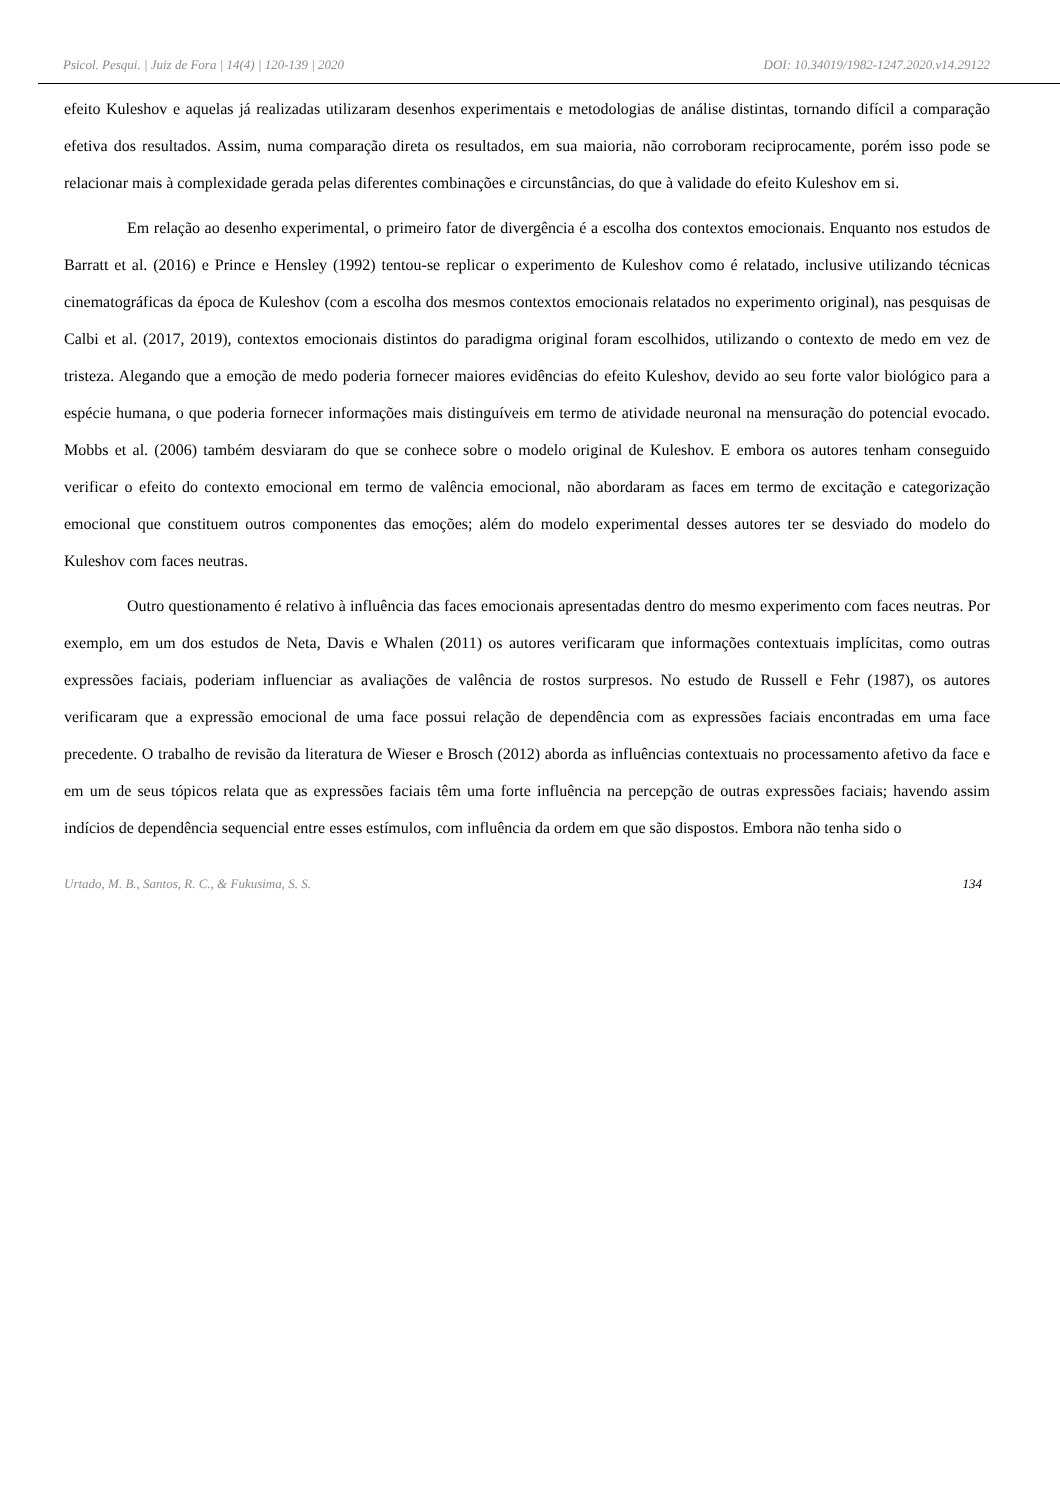Psicol. Pesqui. | Juiz de Fora | 14(4) | 120-139 | 2020 DOI: 10.34019/1982-1247.2020.v14.29122
efeito Kuleshov e aquelas já realizadas utilizaram desenhos experimentais e metodologias de análise distintas, tornando difícil a comparação efetiva dos resultados. Assim, numa comparação direta os resultados, em sua maioria, não corroboram reciprocamente, porém isso pode se relacionar mais à complexidade gerada pelas diferentes combinações e circunstâncias, do que à validade do efeito Kuleshov em si.
Em relação ao desenho experimental, o primeiro fator de divergência é a escolha dos contextos emocionais. Enquanto nos estudos de Barratt et al. (2016) e Prince e Hensley (1992) tentou-se replicar o experimento de Kuleshov como é relatado, inclusive utilizando técnicas cinematográficas da época de Kuleshov (com a escolha dos mesmos contextos emocionais relatados no experimento original), nas pesquisas de Calbi et al. (2017, 2019), contextos emocionais distintos do paradigma original foram escolhidos, utilizando o contexto de medo em vez de tristeza. Alegando que a emoção de medo poderia fornecer maiores evidências do efeito Kuleshov, devido ao seu forte valor biológico para a espécie humana, o que poderia fornecer informações mais distinguíveis em termo de atividade neuronal na mensuração do potencial evocado. Mobbs et al. (2006) também desviaram do que se conhece sobre o modelo original de Kuleshov. E embora os autores tenham conseguido verificar o efeito do contexto emocional em termo de valência emocional, não abordaram as faces em termo de excitação e categorização emocional que constituem outros componentes das emoções; além do modelo experimental desses autores ter se desviado do modelo do Kuleshov com faces neutras.
Outro questionamento é relativo à influência das faces emocionais apresentadas dentro do mesmo experimento com faces neutras. Por exemplo, em um dos estudos de Neta, Davis e Whalen (2011) os autores verificaram que informações contextuais implícitas, como outras expressões faciais, poderiam influenciar as avaliações de valência de rostos surpresos. No estudo de Russell e Fehr (1987), os autores verificaram que a expressão emocional de uma face possui relação de dependência com as expressões faciais encontradas em uma face precedente. O trabalho de revisão da literatura de Wieser e Brosch (2012) aborda as influências contextuais no processamento afetivo da face e em um de seus tópicos relata que as expressões faciais têm uma forte influência na percepção de outras expressões faciais; havendo assim indícios de dependência sequencial entre esses estímulos, com influência da ordem em que são dispostos. Embora não tenha sido o
Urtado, M. B., Santos, R. C., & Fukusima, S. S. 134